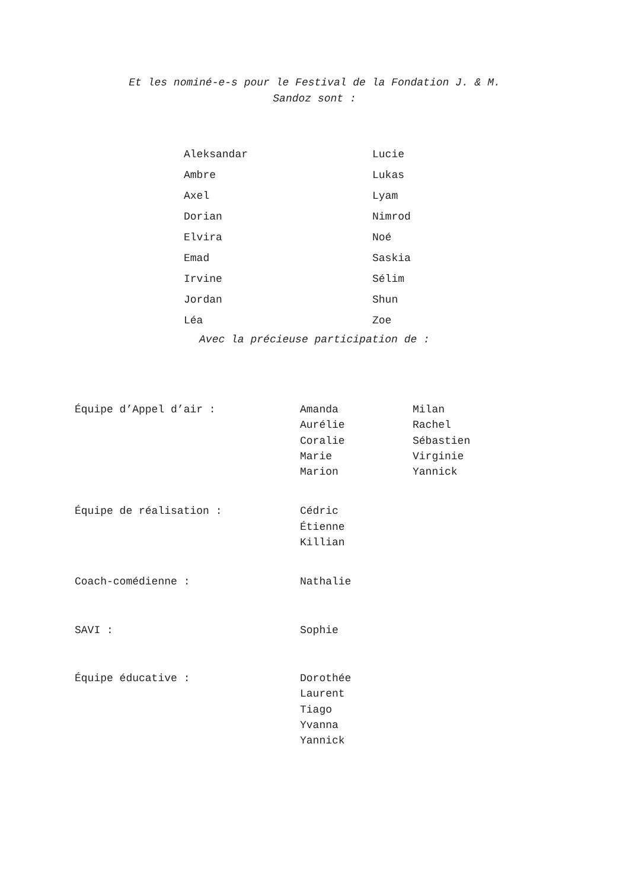Et les nominé-e-s pour le Festival de la Fondation J. & M.
Sandoz sont :
| Aleksandar | Lucie |
| Ambre | Lukas |
| Axel | Lyam |
| Dorian | Nimrod |
| Elvira | Noé |
| Emad | Saskia |
| Irvine | Sélim |
| Jordan | Shun |
| Léa | Zoe |
Avec la précieuse participation de :
| Équipe d’Appel d’air : | Amanda Aurélie Coralie Marie Marion | Milan Rachel Sébastien Virginie Yannick |
| Équipe de réalisation : | Cédric Étienne Killian | |
| Coach-comédienne : | Nathalie | |
| SAVI : | Sophie | |
| Équipe éducative : | Dorothée Laurent Tiago Yvanna Yannick | |